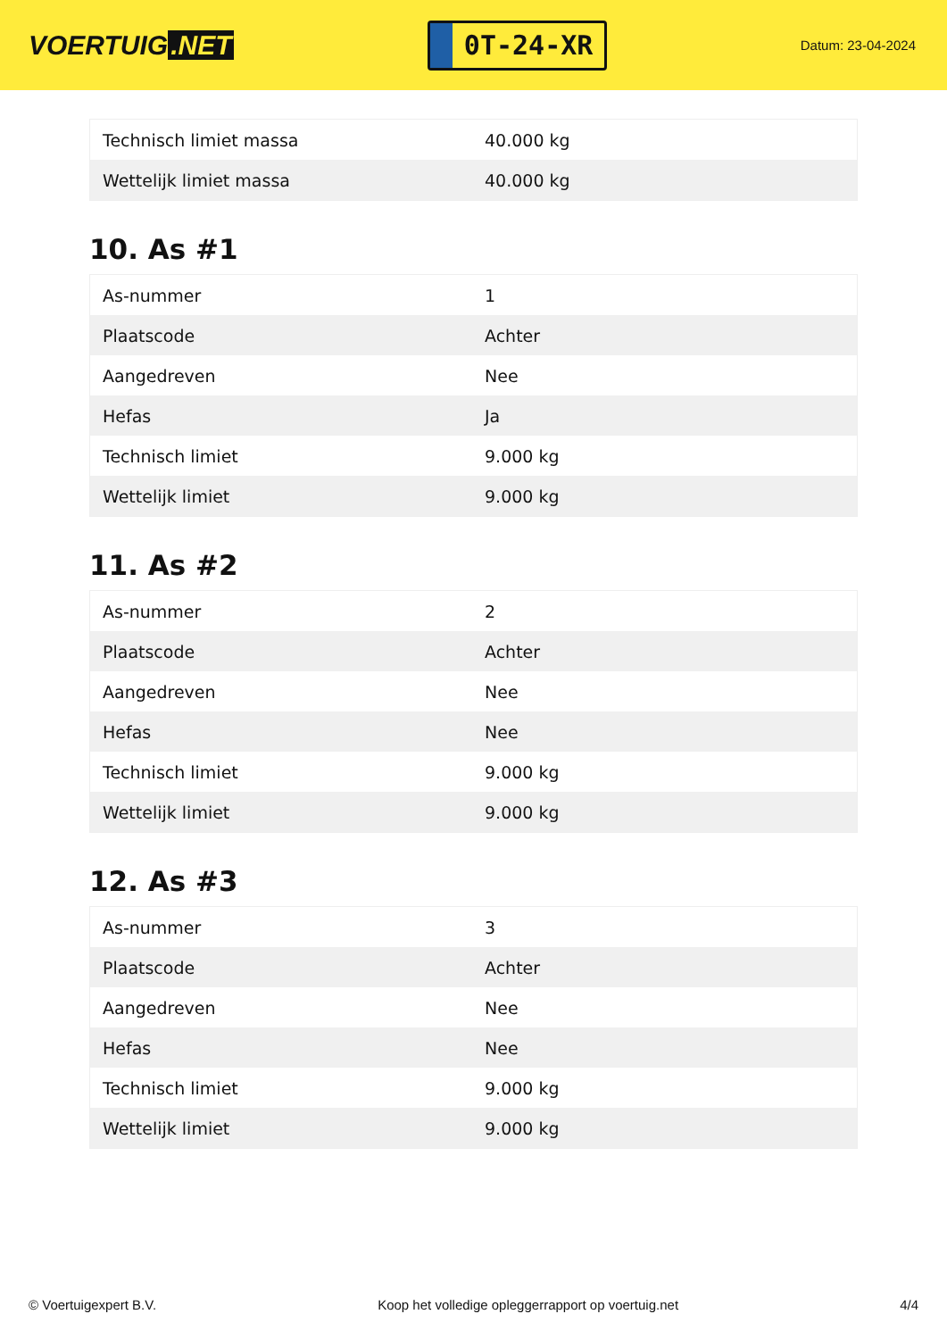VOERTUIG.NET
0T-24-XR
Datum: 23-04-2024
| Technisch limiet massa | 40.000 kg |
| Wettelijk limiet massa | 40.000 kg |
10. As #1
| As-nummer | 1 |
| Plaatscode | Achter |
| Aangedreven | Nee |
| Hefas | Ja |
| Technisch limiet | 9.000 kg |
| Wettelijk limiet | 9.000 kg |
11. As #2
| As-nummer | 2 |
| Plaatscode | Achter |
| Aangedreven | Nee |
| Hefas | Nee |
| Technisch limiet | 9.000 kg |
| Wettelijk limiet | 9.000 kg |
12. As #3
| As-nummer | 3 |
| Plaatscode | Achter |
| Aangedreven | Nee |
| Hefas | Nee |
| Technisch limiet | 9.000 kg |
| Wettelijk limiet | 9.000 kg |
© Voertuigexpert B.V. Koop het volledige opleggerrapport op voertuig.net 4/4